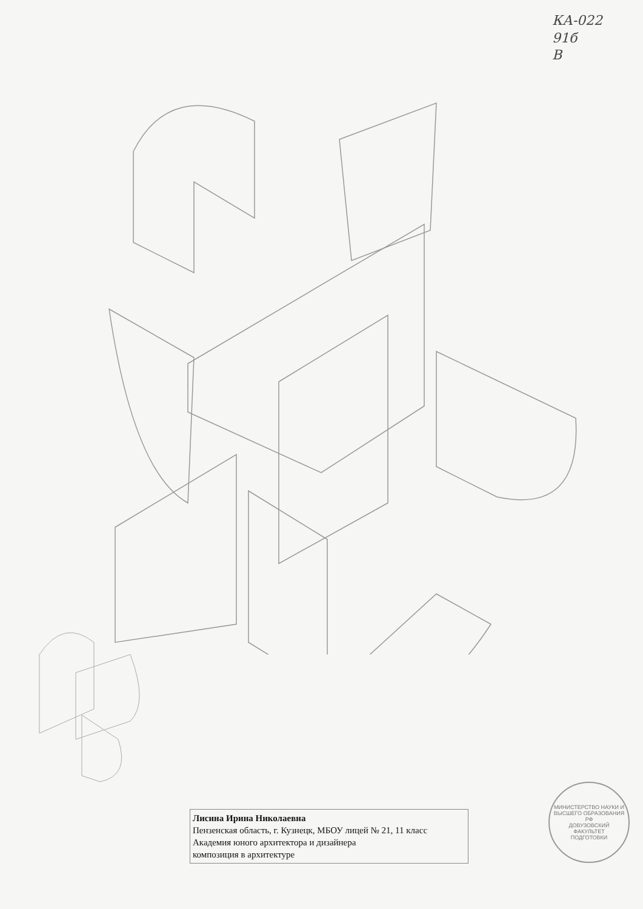КА-022
91б
В
Лисина Ирина Николаевна
Пензенская область, г. Кузнецк, МБОУ лицей № 21, 11 класс
Академия юного архитектора и дизайнера
композиция в архитектуре
МИНИСТЕРСТВО НАУКИ И ВЫСШЕГО ОБРАЗОВАНИЯ РФ
ДОВУЗОВСКИЙ
ФАКУЛЬТЕТ
ПОДГОТОВКИ